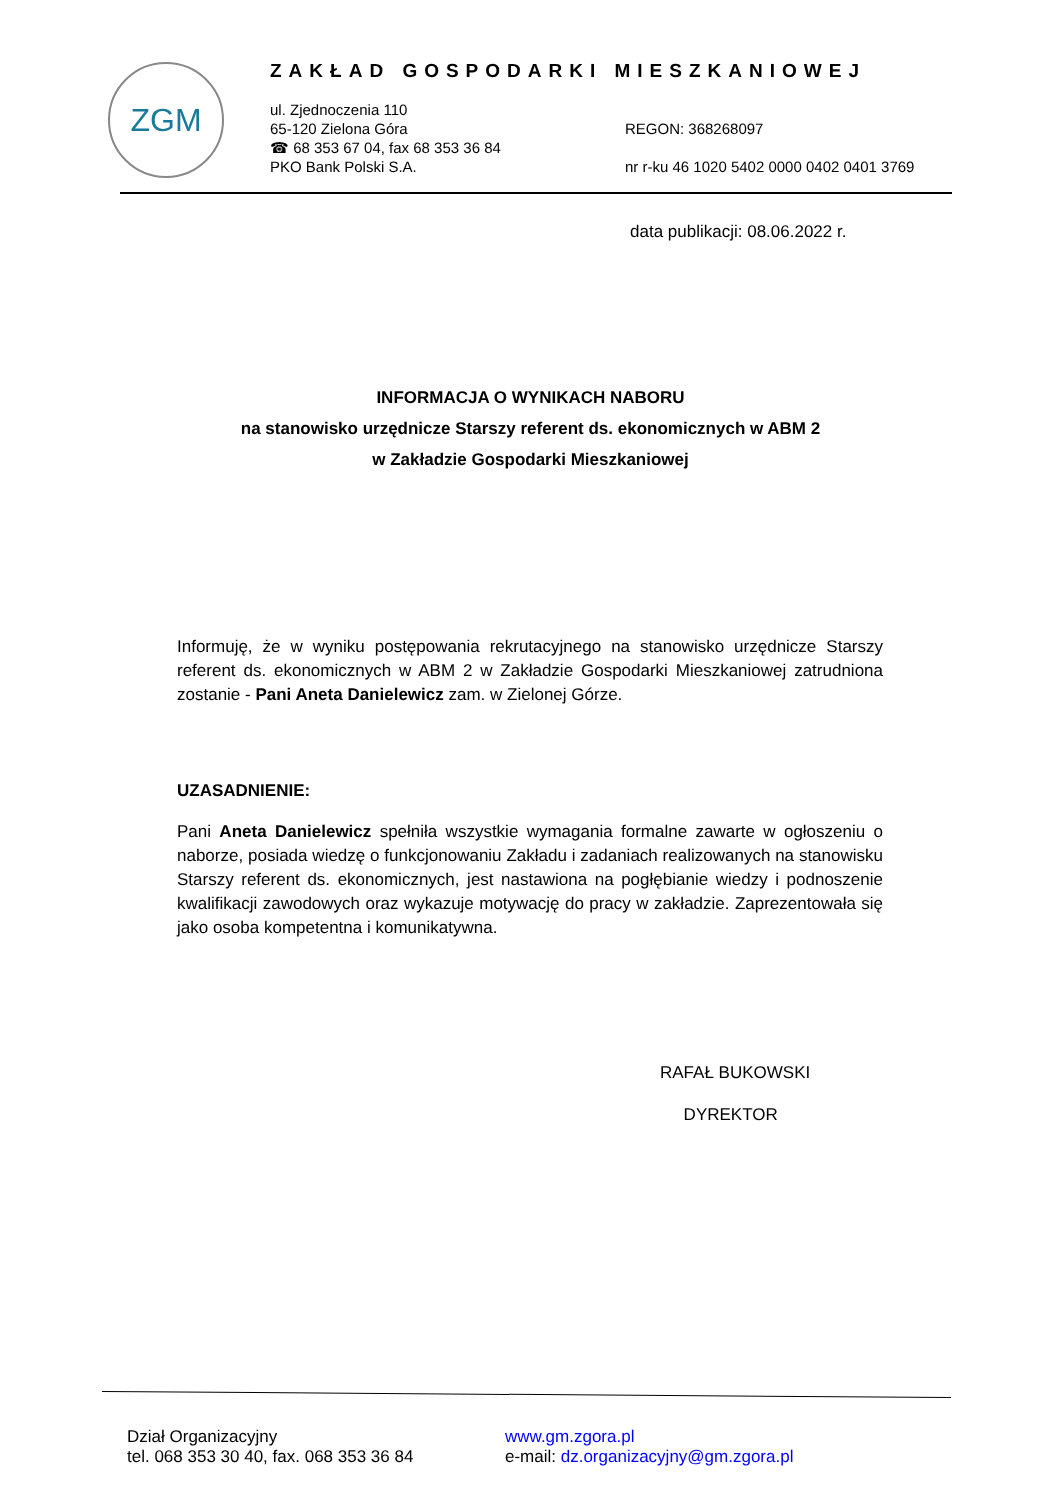ZGM
ZAKŁAD GOSPODARKI MIESZKANIOWEJ
ul. Zjednoczenia 110
65-120 Zielona Góra
☎ 68 353 67 04, fax 68 353 36 84
PKO Bank Polski S.A.
REGON: 368268097
nr r-ku 46 1020 5402 0000 0402 0401 3769
data publikacji: 08.06.2022 r.
INFORMACJA O WYNIKACH NABORU
na stanowisko urzędnicze Starszy referent ds. ekonomicznych w ABM 2
w Zakładzie Gospodarki Mieszkaniowej
Informuję, że w wyniku postępowania rekrutacyjnego na stanowisko urzędnicze Starszy referent ds. ekonomicznych w ABM 2 w Zakładzie Gospodarki Mieszkaniowej zatrudniona zostanie - Pani Aneta Danielewicz zam. w Zielonej Górze.
UZASADNIENIE:
Pani Aneta Danielewicz spełniła wszystkie wymagania formalne zawarte w ogłoszeniu o naborze, posiada wiedzę o funkcjonowaniu Zakładu i zadaniach realizowanych na stanowisku Starszy referent ds. ekonomicznych, jest nastawiona na pogłębianie wiedzy i podnoszenie kwalifikacji zawodowych oraz wykazuje motywację do pracy w zakładzie. Zaprezentowała się jako osoba kompetentna i komunikatywna.
RAFAŁ BUKOWSKI
DYREKTOR
Dział Organizacyjny
tel. 068 353 30 40, fax. 068 353 36 84
www.gm.zgora.pl
e-mail: dz.organizacyjny@gm.zgora.pl